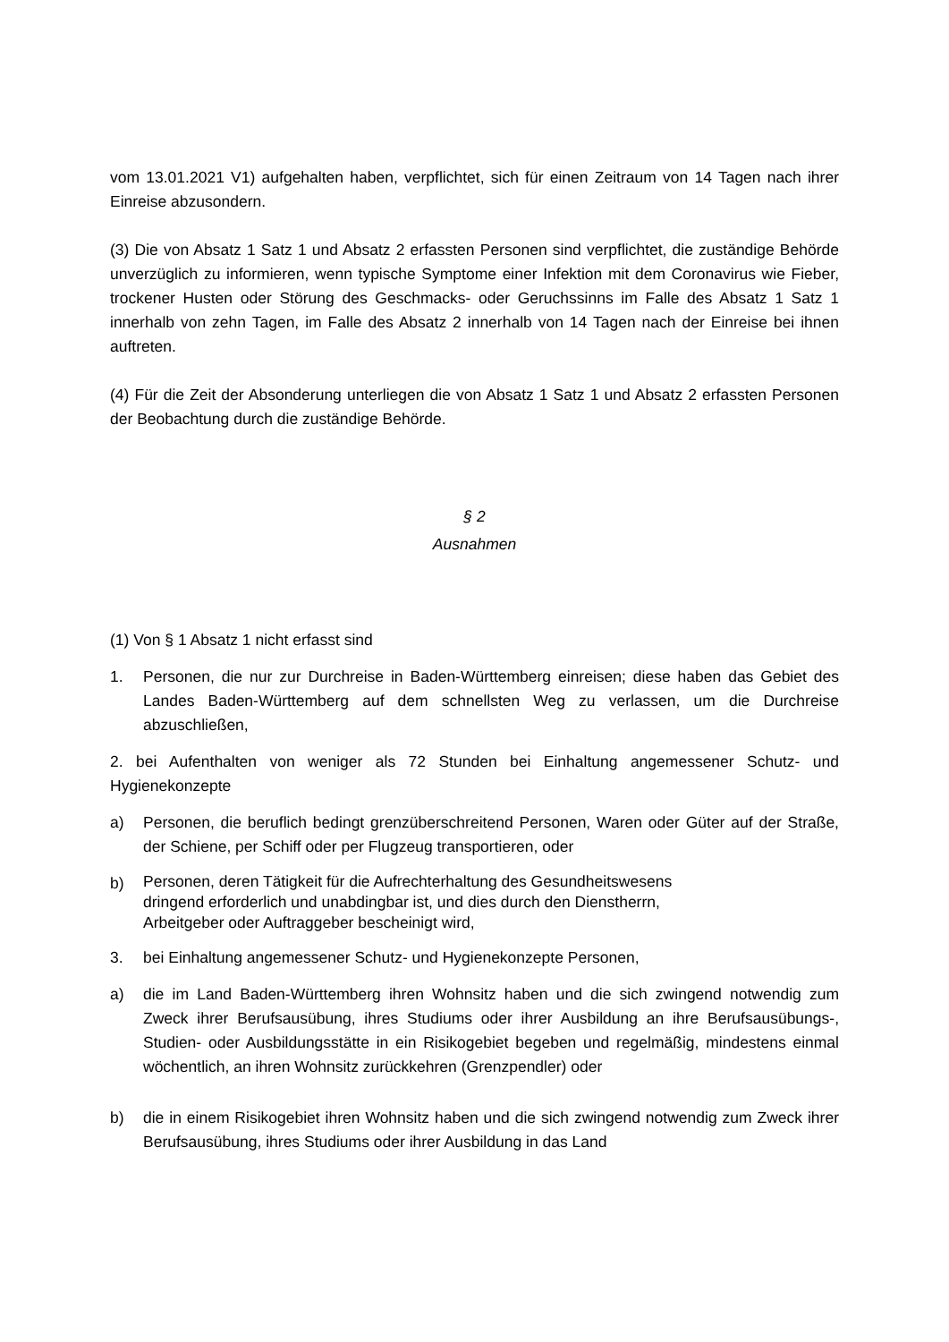vom 13.01.2021 V1) aufgehalten haben, verpflichtet, sich für einen Zeitraum von 14 Tagen nach ihrer Einreise abzusondern.
(3) Die von Absatz 1 Satz 1 und Absatz 2 erfassten Personen sind verpflichtet, die zuständige Behörde unverzüglich zu informieren, wenn typische Symptome einer Infektion mit dem Coronavirus wie Fieber, trockener Husten oder Störung des Geschmacks- oder Geruchssinns im Falle des Absatz 1 Satz 1 innerhalb von zehn Tagen, im Falle des Absatz 2 innerhalb von 14 Tagen nach der Einreise bei ihnen auftreten.
(4) Für die Zeit der Absonderung unterliegen die von Absatz 1 Satz 1 und Absatz 2 erfassten Personen der Beobachtung durch die zuständige Behörde.
§ 2
Ausnahmen
(1) Von § 1 Absatz 1 nicht erfasst sind
1. Personen, die nur zur Durchreise in Baden-Württemberg einreisen; diese haben das Gebiet des Landes Baden-Württemberg auf dem schnellsten Weg zu verlassen, um die Durchreise abzuschließen,
2. bei Aufenthalten von weniger als 72 Stunden bei Einhaltung angemessener Schutz- und Hygienekonzepte
a) Personen, die beruflich bedingt grenzüberschreitend Personen, Waren oder Güter auf der Straße, der Schiene, per Schiff oder per Flugzeug transportieren, oder
b) Personen, deren Tätigkeit für die Aufrechterhaltung des Gesundheitswesens
dringend erforderlich und unabdingbar ist, und dies durch den Dienstherrn,
Arbeitgeber oder Auftraggeber bescheinigt wird,
3. bei Einhaltung angemessener Schutz- und Hygienekonzepte Personen,
a) die im Land Baden-Württemberg ihren Wohnsitz haben und die sich zwingend notwendig zum Zweck ihrer Berufsausübung, ihres Studiums oder ihrer Ausbildung an ihre Berufsausübungs-, Studien- oder Ausbildungsstätte in ein Risikogebiet begeben und regelmäßig, mindestens einmal wöchentlich, an ihren Wohnsitz zurückkehren (Grenzpendler) oder
b) die in einem Risikogebiet ihren Wohnsitz haben und die sich zwingend notwendig zum Zweck ihrer Berufsausübung, ihres Studiums oder ihrer Ausbildung in das Land